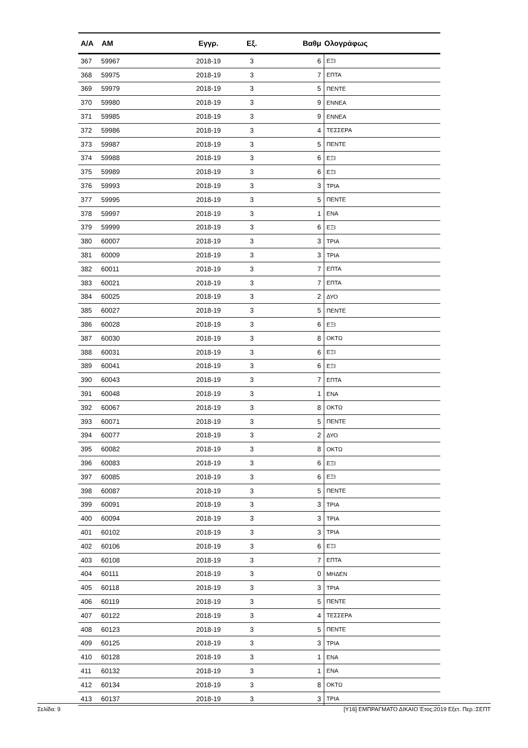| Α/Α | ΑΜ | Εγγρ. | Εξ. | Βαθμ | Ολογράφως |
| --- | --- | --- | --- | --- | --- |
| 367 | 59967 | 2018-19 | 3 | 6 | ΕΞΙ |
| 368 | 59975 | 2018-19 | 3 | 7 | ΕΠΤΑ |
| 369 | 59979 | 2018-19 | 3 | 5 | ΠΕΝΤΕ |
| 370 | 59980 | 2018-19 | 3 | 9 | ΕΝΝΕΑ |
| 371 | 59985 | 2018-19 | 3 | 9 | ΕΝΝΕΑ |
| 372 | 59986 | 2018-19 | 3 | 4 | ΤΕΣΣΕΡΑ |
| 373 | 59987 | 2018-19 | 3 | 5 | ΠΕΝΤΕ |
| 374 | 59988 | 2018-19 | 3 | 6 | ΕΞΙ |
| 375 | 59989 | 2018-19 | 3 | 6 | ΕΞΙ |
| 376 | 59993 | 2018-19 | 3 | 3 | ΤΡΙΑ |
| 377 | 59995 | 2018-19 | 3 | 5 | ΠΕΝΤΕ |
| 378 | 59997 | 2018-19 | 3 | 1 | ΕΝΑ |
| 379 | 59999 | 2018-19 | 3 | 6 | ΕΞΙ |
| 380 | 60007 | 2018-19 | 3 | 3 | ΤΡΙΑ |
| 381 | 60009 | 2018-19 | 3 | 3 | ΤΡΙΑ |
| 382 | 60011 | 2018-19 | 3 | 7 | ΕΠΤΑ |
| 383 | 60021 | 2018-19 | 3 | 7 | ΕΠΤΑ |
| 384 | 60025 | 2018-19 | 3 | 2 | ΔΥΟ |
| 385 | 60027 | 2018-19 | 3 | 5 | ΠΕΝΤΕ |
| 386 | 60028 | 2018-19 | 3 | 6 | ΕΞΙ |
| 387 | 60030 | 2018-19 | 3 | 8 | ΟΚΤΩ |
| 388 | 60031 | 2018-19 | 3 | 6 | ΕΞΙ |
| 389 | 60041 | 2018-19 | 3 | 6 | ΕΞΙ |
| 390 | 60043 | 2018-19 | 3 | 7 | ΕΠΤΑ |
| 391 | 60048 | 2018-19 | 3 | 1 | ΕΝΑ |
| 392 | 60067 | 2018-19 | 3 | 8 | ΟΚΤΩ |
| 393 | 60071 | 2018-19 | 3 | 5 | ΠΕΝΤΕ |
| 394 | 60077 | 2018-19 | 3 | 2 | ΔΥΟ |
| 395 | 60082 | 2018-19 | 3 | 8 | ΟΚΤΩ |
| 396 | 60083 | 2018-19 | 3 | 6 | ΕΞΙ |
| 397 | 60085 | 2018-19 | 3 | 6 | ΕΞΙ |
| 398 | 60087 | 2018-19 | 3 | 5 | ΠΕΝΤΕ |
| 399 | 60091 | 2018-19 | 3 | 3 | ΤΡΙΑ |
| 400 | 60094 | 2018-19 | 3 | 3 | ΤΡΙΑ |
| 401 | 60102 | 2018-19 | 3 | 3 | ΤΡΙΑ |
| 402 | 60106 | 2018-19 | 3 | 6 | ΕΞΙ |
| 403 | 60108 | 2018-19 | 3 | 7 | ΕΠΤΑ |
| 404 | 60111 | 2018-19 | 3 | 0 | ΜΗΔΕΝ |
| 405 | 60118 | 2018-19 | 3 | 3 | ΤΡΙΑ |
| 406 | 60119 | 2018-19 | 3 | 5 | ΠΕΝΤΕ |
| 407 | 60122 | 2018-19 | 3 | 4 | ΤΕΣΣΕΡΑ |
| 408 | 60123 | 2018-19 | 3 | 5 | ΠΕΝΤΕ |
| 409 | 60125 | 2018-19 | 3 | 3 | ΤΡΙΑ |
| 410 | 60128 | 2018-19 | 3 | 1 | ΕΝΑ |
| 411 | 60132 | 2018-19 | 3 | 1 | ΕΝΑ |
| 412 | 60134 | 2018-19 | 3 | 8 | ΟΚΤΩ |
| 413 | 60137 | 2018-19 | 3 | 3 | ΤΡΙΑ |
Σελίδα: 9 [Υ16] ΕΜΠΡΑΓΜΑΤΟ ΔΙΚΑΙΟ Έτος:2019 Εξετ. Περ.:ΣΕΠΤ